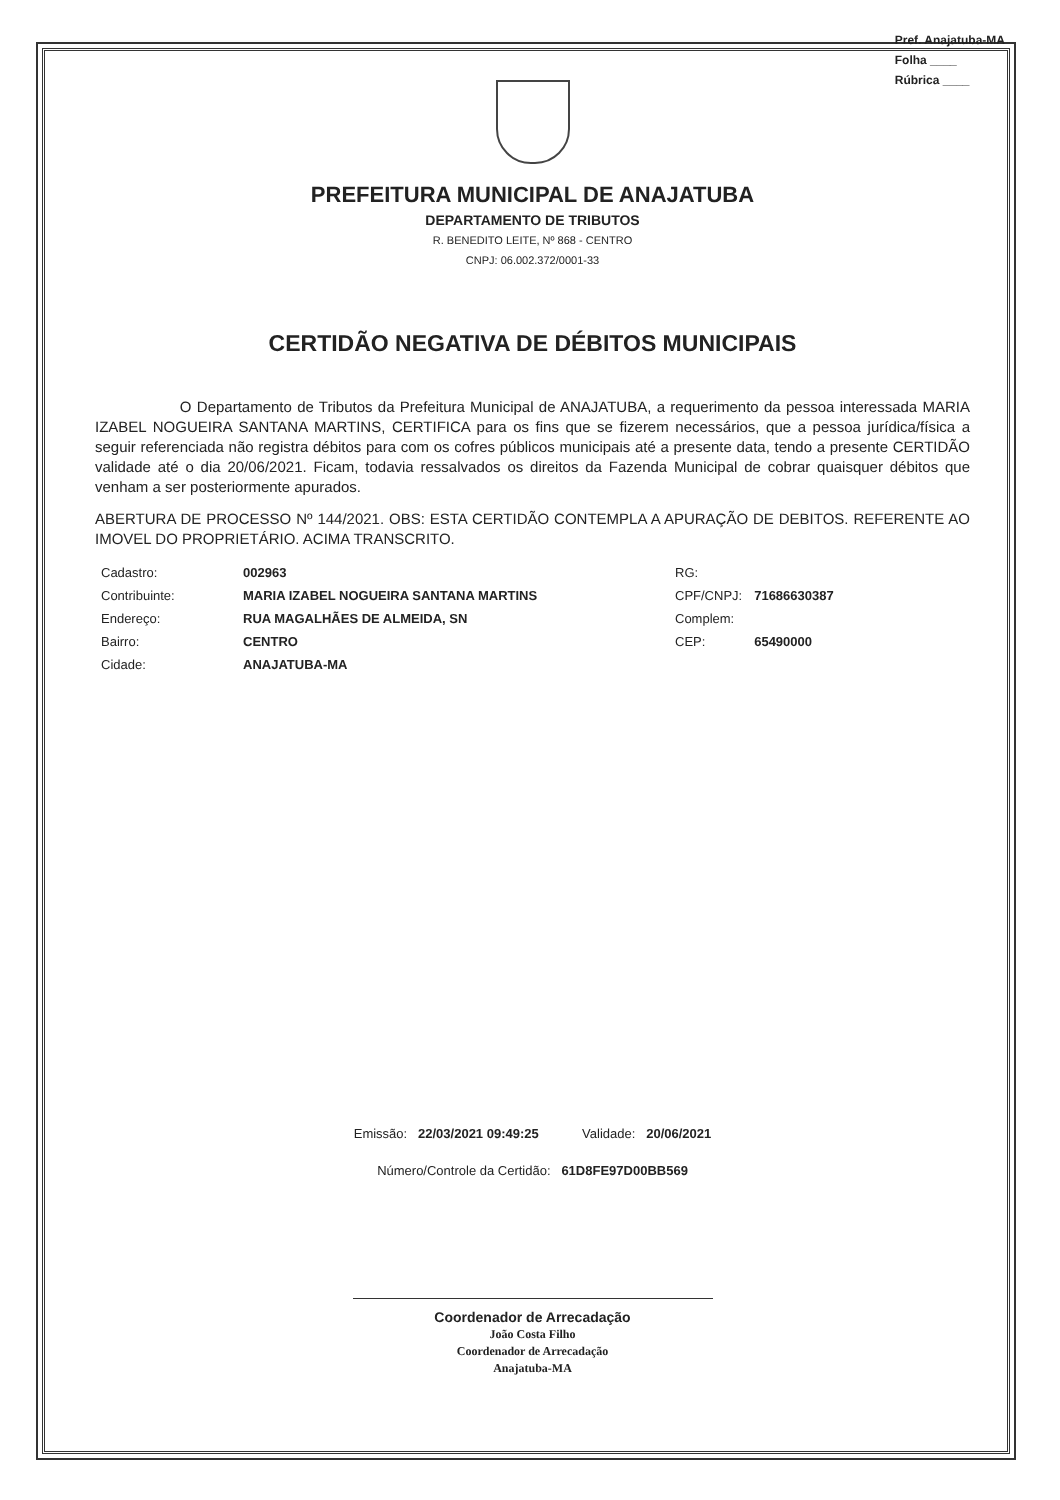Pref. Anajatuba-MA
Folha ____
Rúbrica ____
PREFEITURA MUNICIPAL DE ANAJATUBA
DEPARTAMENTO DE TRIBUTOS
R. BENEDITO LEITE, Nº 868 - CENTRO
CNPJ: 06.002.372/0001-33
CERTIDÃO NEGATIVA DE DÉBITOS MUNICIPAIS
O Departamento de Tributos da Prefeitura Municipal de ANAJATUBA, a requerimento da pessoa interessada MARIA IZABEL NOGUEIRA SANTANA MARTINS, CERTIFICA para os fins que se fizerem necessários, que a pessoa jurídica/física a seguir referenciada não registra débitos para com os cofres públicos municipais até a presente data, tendo a presente CERTIDÃO validade até o dia 20/06/2021. Ficam, todavia ressalvados os direitos da Fazenda Municipal de cobrar quaisquer débitos que venham a ser posteriormente apurados.
ABERTURA DE PROCESSO Nº 144/2021. OBS: ESTA CERTIDÃO CONTEMPLA A APURAÇÃO DE DEBITOS. REFERENTE AO IMOVEL DO PROPRIETÁRIO. ACIMA TRANSCRITO.
| Cadastro: | 002963 | RG: | |
| Contribuinte: | MARIA IZABEL NOGUEIRA SANTANA MARTINS | CPF/CNPJ: | 71686630387 |
| Endereço: | RUA MAGALHÃES DE ALMEIDA, SN | Complem: | |
| Bairro: | CENTRO | CEP: | 65490000 |
| Cidade: | ANAJATUBA-MA | | |
Emissão: 22/03/2021 09:49:25 Validade: 20/06/2021
Número/Controle da Certidão: 61D8FE97D00BB569
Coordenador de Arrecadação
João Costa Filho
Coordenador de Arrecadação
Anajatuba-MA